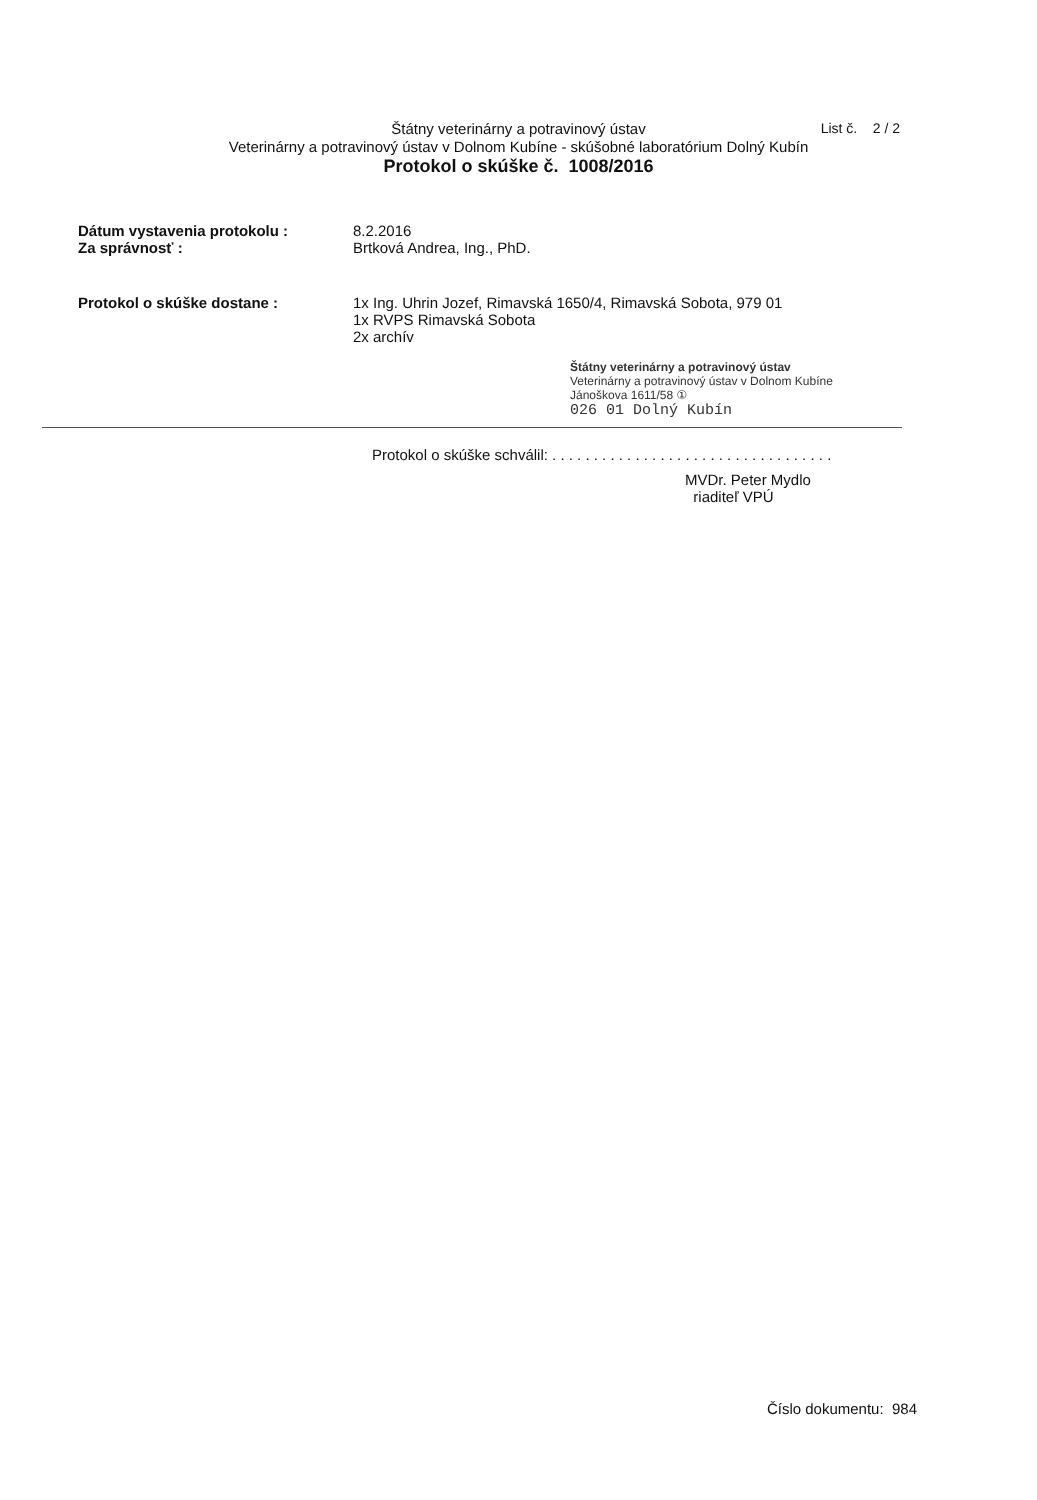List č. 2 / 2
Štátny veterinárny a potravinový ústav
Veterinárny a potravinový ústav v Dolnom Kubíne - skúšobné laboratórium Dolný Kubín
Protokol o skúške č. 1008/2016
Dátum vystavenia protokolu : 8.2.2016
Za správnosť : Brtková Andrea, Ing., PhD.
Protokol o skúške dostane : 1x Ing. Uhrin Jozef, Rimavská 1650/4, Rimavská Sobota, 979 01
1x RVPS Rimavská Sobota
2x archív
Štátny veterinárny a potravinový ústav
Veterinárny a potravinový ústav v Dolnom Kubíne
Jánoškova 1611/58 ①
026 01 Dolný Kubín
Protokol o skúške schválil: . . . . . . . . . . . . . . . . . . . . . . . . . . . . . . . . . .
MVDr. Peter Mydlo
riaditeľ VPÚ
Číslo dokumentu: 984